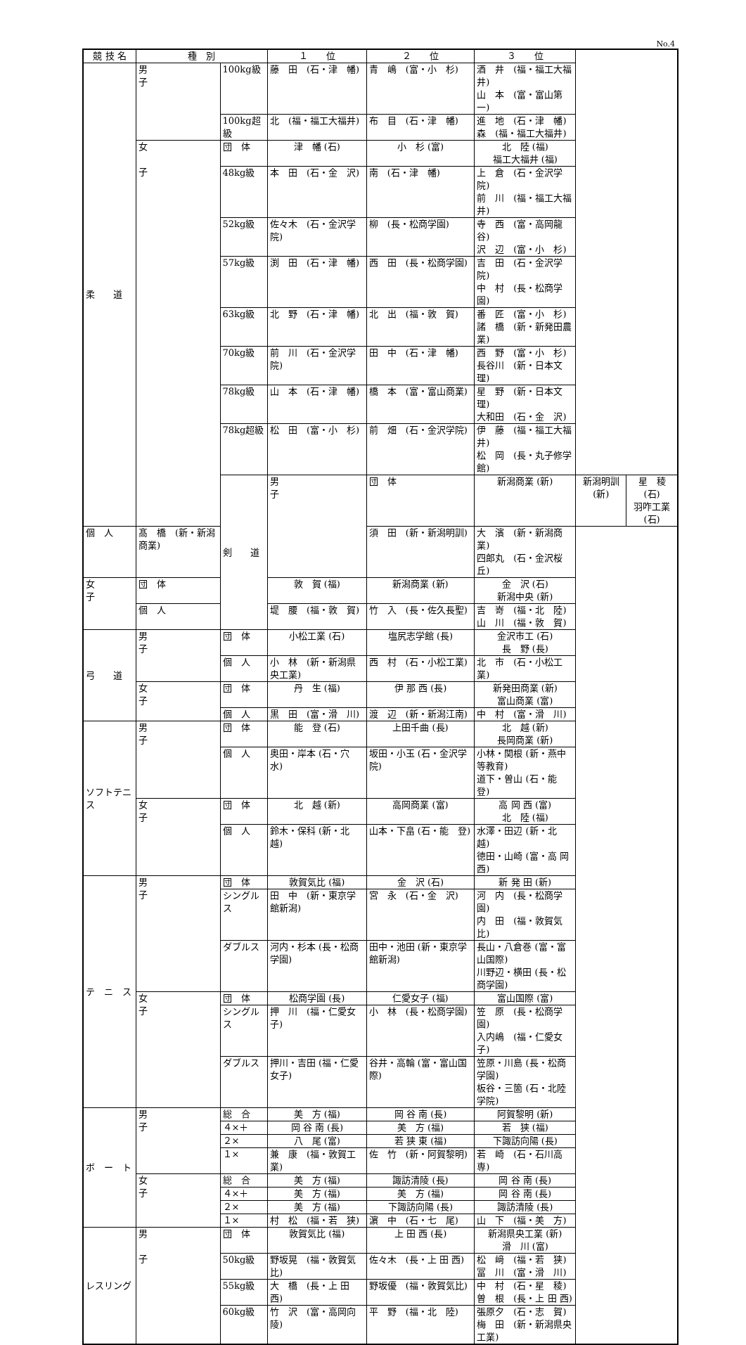No.4
| 競 技 名 | 種 別 | | １ 位 | ２ 位 | ３ 位 | | |
| --- | --- | --- | --- | --- | --- | --- | --- |
| 柔 道 | 男 子 | 100kg級 | 藤 田 (石・津 幡) | 青 嶋 (富・小 杉) | 酒 井 (福・福工大福井) 山 本 (富・富山第一) | | |
| | | 100kg超級 | 北 (福・福工大福井) | 布 目 (石・津 幡) | 進 地 (石・津 幡) 森 (福・福工大福井) | | |
| | 女 子 | 団 体 | 津 幡 (石) | 小 杉 (富) | 北 陸 (福) 福工大福井 (福) | | |
| | | 48kg級 | 本 田 (石・金 沢) | 南 (石・津 幡) | 上 倉 (石・金沢学院) 前 川 (福・福工大福井) | | |
| | | 52kg級 | 佐々木 (石・金沢学院) | 柳 (長・松商学園) | 寺 西 (富・高岡龍谷) 沢 辺 (富・小 杉) | | |
| | | 57kg級 | 渕 田 (石・津 幡) | 西 田 (長・松商学園) | 吉 田 (石・金沢学院) 中 村 (長・松商学園) | | |
| | | 63kg級 | 北 野 (石・津 幡) | 北 出 (福・敦 賀) | 番 匠 (富・小 杉) 諸 橋 (新・新発田農業) | | |
| | | 70kg級 | 前 川 (石・金沢学院) | 田 中 (石・津 幡) | 西 野 (富・小 杉) 長谷川 (新・日本文理) | | |
| | | 78kg級 | 山 本 (石・津 幡) | 橋 本 (富・富山商業) | 星 野 (新・日本文理) 大和田 (石・金 沢) | | |
| | | 78kg超級 | 松 田 (富・小 杉) | 前 畑 (石・金沢学院) | 伊 藤 (福・福工大福井) 松 岡 (長・丸子修学館) | | |
| | | 剣 道 | 男 子 | 団 体 | 新潟商業 (新) | 新潟明訓 (新) | 星 稜 (石) 羽咋工業 (石) |
| 個 人 | 髙 橋 (新・新潟商業) | | | 須 田 (新・新潟明訓) | 大 濱 (新・新潟商業) 四郎丸 (石・金沢桜丘) | | |
| 女 子 | 団 体 | | 敦 賀 (福) | 新潟商業 (新) | 金 沢 (石) 新潟中央 (新) | | |
| | 個 人 | | 堤 腰 (福・敦 賀) | 竹 入 (長・佐久長聖) | 吉 嵜 (福・北 陸) 山 川 (福・敦 賀) | | |
| 弓 道 | 男 子 | 団 体 | 小松工業 (石) | 塩尻志学館 (長) | 金沢市工 (石) 長 野 (長) | | |
| | | 個 人 | 小 林 (新・新潟県央工業) | 西 村 (石・小松工業) | 北 市 (石・小松工業) | | |
| | 女 子 | 団 体 | 丹 生 (福) | 伊 那 西 (長) | 新発田商業 (新) 富山商業 (富) | | |
| | | 個 人 | 黒 田 (富・滑 川) | 渡 辺 (新・新潟江南) | 中 村 (富・滑 川) | | |
| ソフトテニス | 男 子 | 団 体 | 能 登 (石) | 上田千曲 (長) | 北 越 (新) 長岡商業 (新) | | |
| | | 個 人 | 奥田・岸本 (石・穴 水) | 坂田・小玉 (石・金沢学院) | 小林・関根 (新・燕中等教育) 道下・曽山 (石・能 登) | | |
| | 女 子 | 団 体 | 北 越 (新) | 高岡商業 (富) | 高 岡 西 (富) 北 陸 (福) | | |
| | | 個 人 | 鈴木・保科 (新・北 越) | 山本・下畠 (石・能 登) | 水澤・田辺 (新・北 越) 徳田・山崎 (富・高 岡 西) | | |
| テ ニ ス | 男 子 | 団 体 | 敦賀気比 (福) | 金 沢 (石) | 新 発 田 (新) | | |
| | | シングルス | 田 中 (新・東京学館新潟) | 宮 永 (石・金 沢) | 河 内 (長・松商学園) 内 田 (福・敦賀気比) | | |
| | | ダブルス | 河内・杉本 (長・松商学園) | 田中・池田 (新・東京学館新潟) | 長山・八倉巻 (富・富山国際) 川野辺・横田 (長・松商学園) | | |
| | 女 子 | 団 体 | 松商学園 (長) | 仁愛女子 (福) | 富山国際 (富) | | |
| | | シングルス | 押 川 (福・仁愛女子) | 小 林 (長・松商学園) | 笠 原 (長・松商学園) 入内嶋 (福・仁愛女子) | | |
| | | ダブルス | 押川・吉田 (福・仁愛女子) | 谷井・高輪 (富・富山国際) | 笠原・川島 (長・松商学園) 板谷・三箇 (石・北陸学院) | | |
| ボ ー ト | 男 子 | 総 合 | 美 方 (福) | 岡 谷 南 (長) | 阿賀黎明 (新) | | |
| | | ４×＋ | 岡 谷 南 (長) | 美 方 (福) | 若 狭 (福) | | |
| | | ２× | 八 尾 (富) | 若 狭 東 (福) | 下諏訪向陽 (長) | | |
| | | １× | 兼 康 (福・敦賀工業) | 佐 竹 (新・阿賀黎明) | 若 崎 (石・石川高専) | | |
| | 女 子 | 総 合 | 美 方 (福) | 諏訪清陵 (長) | 岡 谷 南 (長) | | |
| | | ４×＋ | 美 方 (福) | 美 方 (福) | 岡 谷 南 (長) | | |
| | | ２× | 美 方 (福) | 下諏訪向陽 (長) | 諏訪清陵 (長) | | |
| | | １× | 村 松 (福・若 狭) | 濵 中 (石・七 尾) | 山 下 (福・美 方) | | |
| レスリング | 男 子 | 団 体 | 敦賀気比 (福) | 上 田 西 (長) | 新潟県央工業 (新) 滑 川 (富) | | |
| | | 50kg級 | 野坂晃 (福・敦賀気比) | 佐々木 (長・上 田 西) | 松 﨑 (福・若 狭) 冨 川 (富・滑 川) | | |
| | | 55kg級 | 大 橋 (長・上 田 西) | 野坂優 (福・敦賀気比) | 中 村 (石・星 稜) 曽 根 (長・上 田 西) | | |
| | | 60kg級 | 竹 沢 (富・高岡向陵) | 平 野 (福・北 陸) | 張原夕 (石・志 賀) 梅 田 (新・新潟県央工業) | | |